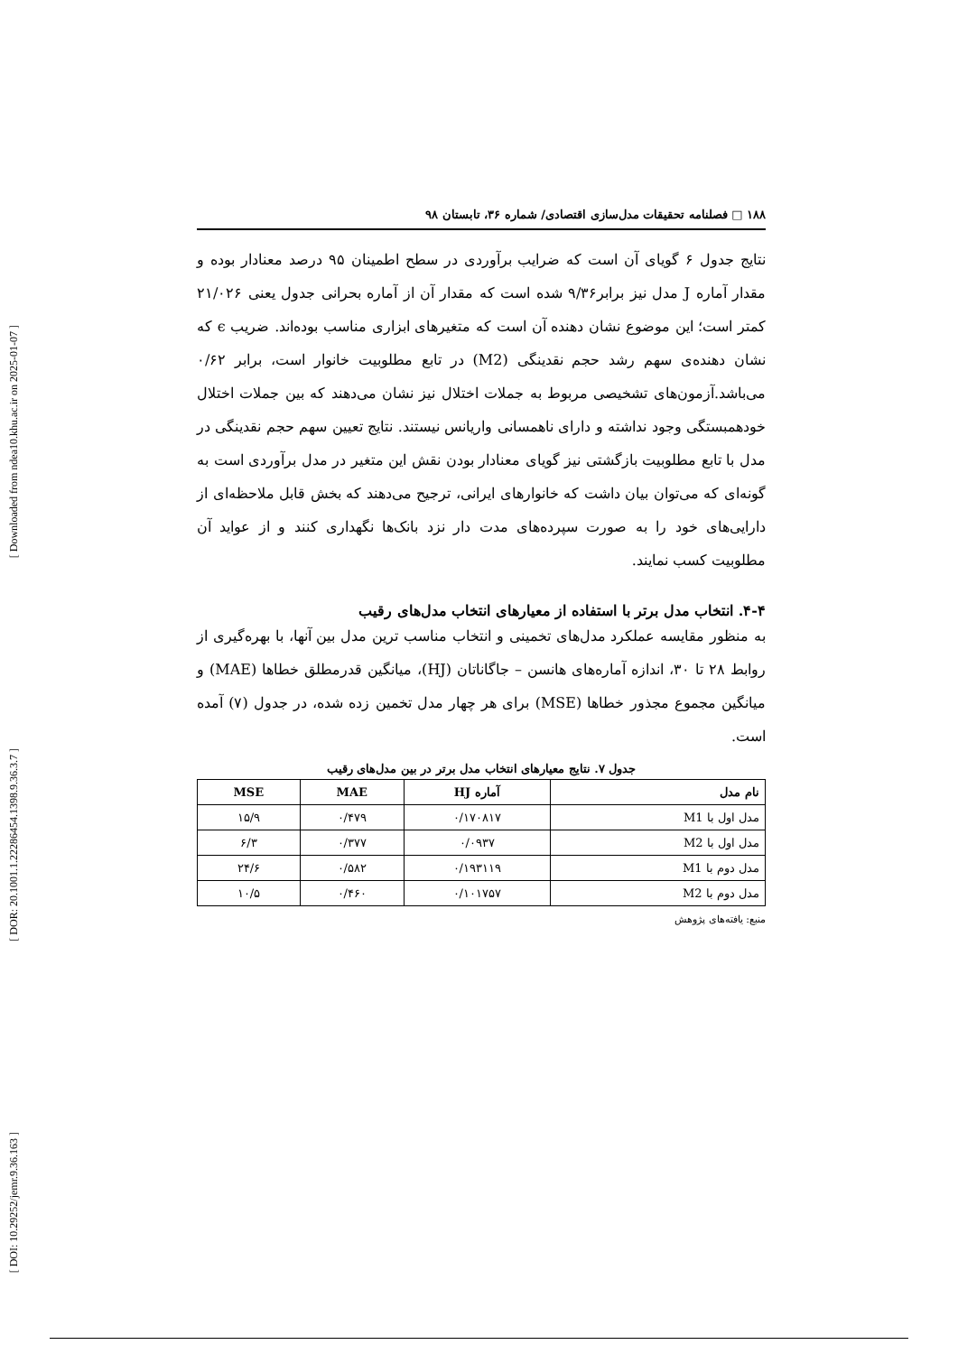[ Downloaded from ndea10.khu.ac.ir on 2025-01-07 ]
[ DOR: 20.1001.1.22286454.1398.9.36.3.7 ]
[ DOI: 10.29252/jemr.9.36.163 ]
۱۸۸ □ فصلنامه تحقیقات مدل‌سازی اقتصادی/ شماره ۳۶، تابستان ۹۸
نتایج جدول ۶ گویای آن است که ضرایب برآوردی در سطح اطمینان ۹۵ درصد معنادار بوده و مقدار آماره J مدل نیز برابر۹/۳۶ شده است که مقدار آن از آماره بحرانی جدول یعنی ۲۱/۰۲۶ کمتر است؛ این موضوع نشان دهنده آن است که متغیرهای ابزاری مناسب بوده‌اند. ضریب ϵ که نشان دهنده‌ی سهم رشد حجم نقدینگی (M2) در تابع مطلوبیت خانوار است، برابر ۰/۶۲ می‌باشد.آزمون‌های تشخیصی مربوط به جملات اختلال نیز نشان می‌دهند که بین جملات اختلال خودهمبستگی وجود نداشته و دارای ناهمسانی واریانس نیستند. نتایج تعیین سهم حجم نقدینگی در مدل با تابع مطلوبیت بازگشتی نیز گویای معنادار بودن نقش این متغیر در مدل برآوردی است به گونه‌ای که می‌توان بیان داشت که خانوارهای ایرانی، ترجیح می‌دهند که بخش قابل ملاحظه‌ای از دارایی‌های خود را به صورت سپرده‌های مدت دار نزد بانک‌ها نگهداری کنند و از عواید آن مطلوبیت کسب نمایند.
۴-۴. انتخاب مدل برتر با استفاده از معیارهای انتخاب مدل‌های رقیب
به منظور مقایسه عملکرد مدل‌های تخمینی و انتخاب مناسب ترین مدل بین آنها، با بهره‌گیری از روابط ۲۸ تا ۳۰، اندازه آماره‌های هانسن – جاگاناتان (HJ)، میانگین قدرمطلق خطاها (MAE) و میانگین مجموع مجذور خطاها (MSE) برای هر چهار مدل تخمین زده شده، در جدول (۷) آمده است.
جدول ۷. نتایج معیارهای انتخاب مدل برتر در بین مدل‌های رقیب
| نام مدل | آماره HJ | MAE | MSE |
| --- | --- | --- | --- |
| مدل اول با M1 | ۰/۱۷۰۸۱۷ | ۰/۴۷۹ | ۱۵/۹ |
| مدل اول با M2 | ۰/۰۹۳۷ | ۰/۳۷۷ | ۶/۳ |
| مدل دوم با M1 | ۰/۱۹۳۱۱۹ | ۰/۵۸۲ | ۲۴/۶ |
| مدل دوم با M2 | ۰/۱۰۱۷۵۷ | ۰/۴۶۰ | ۱۰/۵ |
منبع: یافته‌های پژوهش